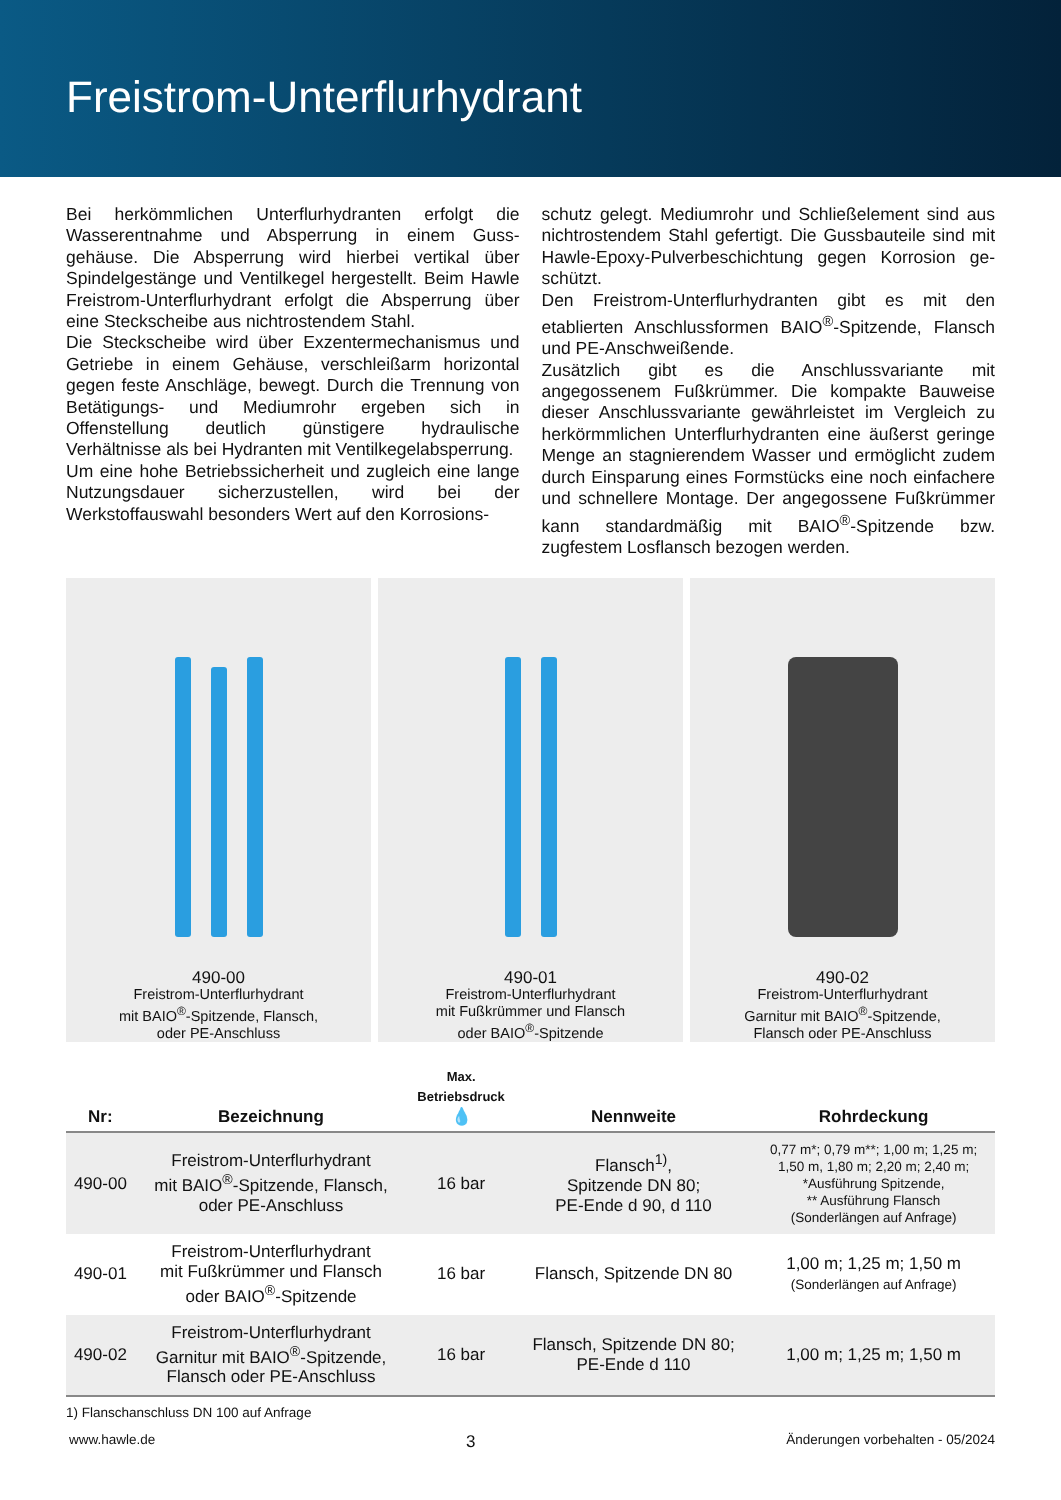Freistrom-Unterflurhydrant
Bei herkömmlichen Unterflurhydranten erfolgt die Wasserentnahme und Absperrung in einem Guss­gehäuse. Die Absperrung wird hierbei vertikal über Spindelgestänge und Ventilkegel hergestellt. Beim Hawle Freistrom-Unterflurhydrant erfolgt die Ab­sperrung über eine Steckscheibe aus nichtrostendem Stahl.
Die Steckscheibe wird über Exzentermechanismus und Getriebe in einem Gehäuse, verschleißarm hori­zontal gegen feste Anschläge, bewegt. Durch die Trennung von Betätigungs- und Mediumrohr er­geben sich in Offenstellung deutlich günstigere hydraulische Verhältnisse als bei Hydranten mit Ventilkegelabsperrung.
Um eine hohe Betriebssicherheit und zugleich eine lange Nutzungsdauer sicherzustellen, wird bei der Werkstoffauswahl besonders Wert auf den Korrosions-
schutz gelegt. Mediumrohr und Schließelement sind aus nichtrostendem Stahl gefertigt. Die Gussbauteile sind mit Hawle-Epoxy-Pulverbeschichtung gegen Korrosion ge­schützt.
Den Freistrom-Unterflurhydranten gibt es mit den etablierten Anschlussformen BAIO<sup>®</sup>-Spitzende, Flansch und PE-Anschweißende.
Zusätzlich gibt es die Anschlussvariante mit angegossenem Fußkrümmer. Die kompakte Bau­weise dieser Anschlussvariante gewährleistet im Vergleich zu herkörmmlichen Unterflurhydranten eine äußerst ge­ringe Menge an stagnierendem Wasser und ermöglicht zudem durch Einsparung eines Formstücks eine noch einfachere und schnellere Montage. Der angegossene Fußkrümmer kann standardmäßig mit BAIO<sup>®</sup>-Spitzende bzw. zugfestem Losflansch bezogen werden.
490-00
Freistrom-Unterflurhydrant
mit BAIO<sup>®</sup>-Spitzende, Flansch,
oder PE-Anschluss
490-01
Freistrom-Unterflurhydrant
mit Fußkrümmer und Flansch
oder BAIO<sup>®</sup>-Spitzende
490-02
Freistrom-Unterflurhydrant
Garnitur mit BAIO<sup>®</sup>-Spitzende,
Flansch oder PE-Anschluss
| Nr: | Bezeichnung | Max. Betriebsdruck 💧 | Nennweite | Rohrdeckung |
| --- | --- | --- | --- | --- |
| 490-00 | Freistrom-Unterflurhydrant mit BAIO<sup>®</sup>-Spitzende, Flansch, oder PE-Anschluss | 16 bar | Flansch<sup>1)</sup>, Spitzende DN 80; PE-Ende d 90, d 110 | 0,77 m*; 0,79 m**; 1,00 m; 1,25 m; 1,50 m, 1,80 m; 2,20 m; 2,40 m; *Ausführung Spitzende, ** Ausführung Flansch (Sonderlängen auf Anfrage) |
| 490-01 | Freistrom-Unterflurhydrant mit Fußkrümmer und Flansch oder BAIO<sup>®</sup>-Spitzende | 16 bar | Flansch, Spitzende DN 80 | 1,00 m; 1,25 m; 1,50 m (Sonderlängen auf Anfrage) |
| 490-02 | Freistrom-Unterflurhydrant Garnitur mit BAIO<sup>®</sup>-Spitzende, Flansch oder PE-Anschluss | 16 bar | Flansch, Spitzende DN 80; PE-Ende d 110 | 1,00 m; 1,25 m; 1,50 m |
1) Flanschanschluss DN 100 auf Anfrage
www.hawle.de 3 Änderungen vorbehalten - 05/2024